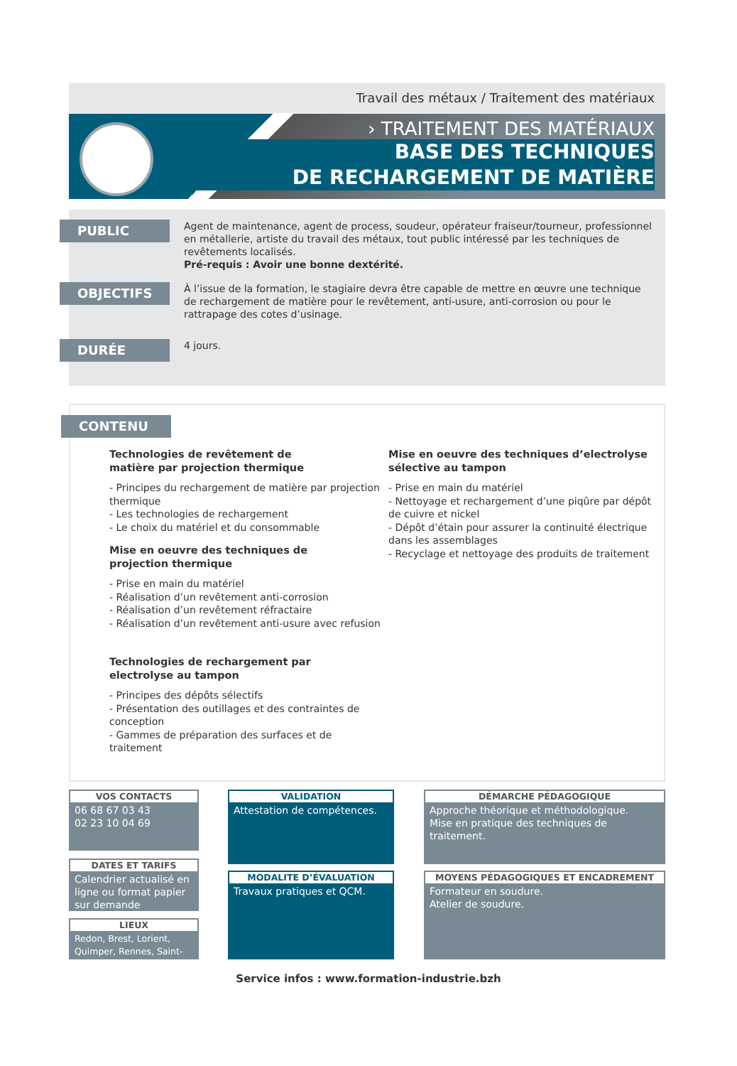Travail des métaux / Traitement des matériaux
› TRAITEMENT DES MATÉRIAUX
BASE DES TECHNIQUES
DE RECHARGEMENT DE MATIÈRE
PUBLIC
Agent de maintenance, agent de process, soudeur, opérateur fraiseur/tourneur, professionnel en métallerie, artiste du travail des métaux, tout public intéressé par les techniques de revêtements localisés.
Pré-requis : Avoir une bonne dextérité.
OBJECTIFS
À l’issue de la formation, le stagiaire devra être capable de mettre en œuvre une technique de rechargement de matière pour le revêtement, anti-usure, anti-corrosion ou pour le rattrapage des cotes d’usinage.
DURÉE
4 jours.
CONTENU
Technologies de revêtement de
matière par projection thermique
- Principes du rechargement de matière par projection thermique
- Les technologies de rechargement
- Le choix du matériel et du consommable
Mise en oeuvre des techniques de
projection thermique
- Prise en main du matériel
- Réalisation d’un revêtement anti-corrosion
- Réalisation d’un revêtement réfractaire
- Réalisation d’un revêtement anti-usure avec refusion
Technologies de rechargement par
electrolyse au tampon
- Principes des dépôts sélectifs
- Présentation des outillages et des contraintes de conception
- Gammes de préparation des surfaces et de traitement
Mise en oeuvre des techniques d’electrolyse
sélective au tampon
- Prise en main du matériel
- Nettoyage et rechargement d’une piqûre par dépôt de cuivre et nickel
- Dépôt d’étain pour assurer la continuité électrique dans les assemblages
- Recyclage et nettoyage des produits de traitement
VOS CONTACTS
06 68 67 03 43
02 23 10 04 69
DATES ET TARIFS
Calendrier actualisé en ligne ou format papier sur demande
LIEUX
Redon, Brest, Lorient, Quimper, Rennes, Saint-Brieuc
VALIDATION
Attestation de compétences.
MODALITE D’ÉVALUATION
Travaux pratiques et QCM.
DÉMARCHE PÉDAGOGIQUE
Approche théorique et méthodologique.
Mise en pratique des techniques de traitement.
MOYENS PÉDAGOGIQUES ET ENCADREMENT
Formateur en soudure.
Atelier de soudure.
Service infos : www.formation-industrie.bzh